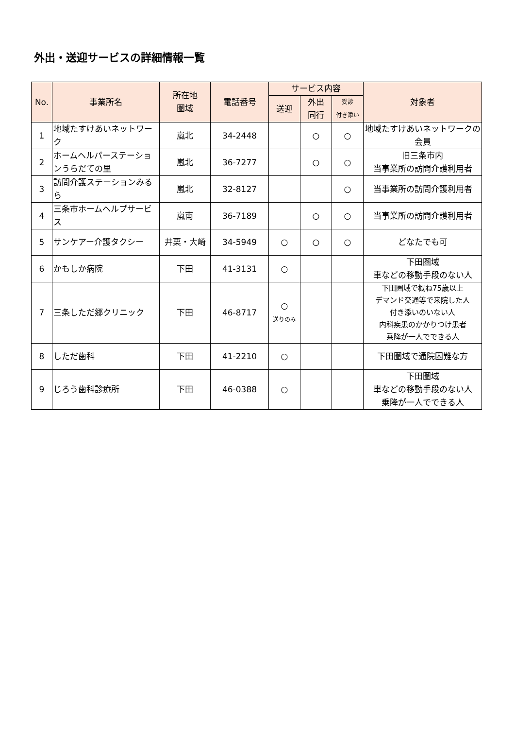外出・送迎サービスの詳細情報一覧
| No. | 事業所名 | 所在地 圏域 | 電話番号 | サービス内容 | | | 対象者 |
| --- | --- | --- | --- | --- | --- | --- | --- |
| | | | | 送迎 | 外出 同行 | 受診 付き添い | |
| 1 | 地域たすけあいネットワーク | 嵐北 | 34-2448 | | ○ | ○ | 地域たすけあいネットワークの 会員 |
| 2 | ホームヘルパーステーションうらだての里 | 嵐北 | 36-7277 | | ○ | ○ | 旧三条市内 当事業所の訪問介護利用者 |
| 3 | 訪問介護ステーションみるら | 嵐北 | 32-8127 | | | ○ | 当事業所の訪問介護利用者 |
| 4 | 三条市ホームヘルプサービス | 嵐南 | 36-7189 | | ○ | ○ | 当事業所の訪問介護利用者 |
| 5 | サンケアー介護タクシー | 井栗・大崎 | 34-5949 | ○ | ○ | ○ | どなたでも可 |
| 6 | かもしか病院 | 下田 | 41-3131 | ○ | | | 下田圏域 車などの移動手段のない人 |
| 7 | 三条しただ郷クリニック | 下田 | 46-8717 | ○ 送りのみ | | | 下田圏域で概ね75歳以上 デマンド交通等で来院した人 付き添いのいない人 内科疾患のかかりつけ患者 乗降が一人でできる人 |
| 8 | しただ歯科 | 下田 | 41-2210 | ○ | | | 下田圏域で通院困難な方 |
| 9 | じろう歯科診療所 | 下田 | 46-0388 | ○ | | | 下田圏域 車などの移動手段のない人 乗降が一人でできる人 |